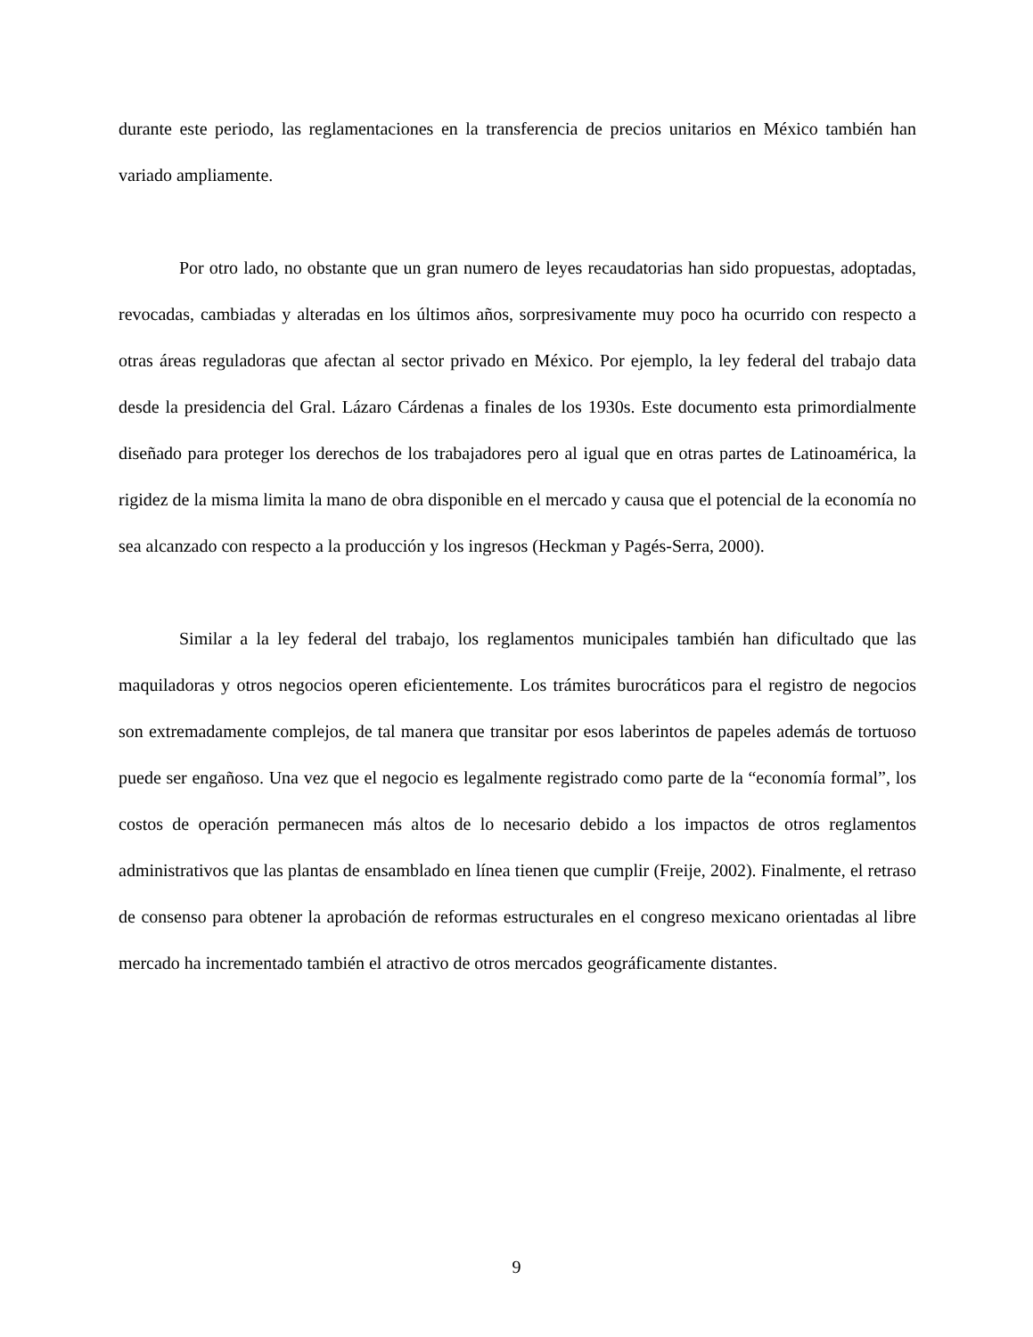durante este periodo, las reglamentaciones en la transferencia de precios unitarios en México también han variado ampliamente.
Por otro lado, no obstante que un gran numero de leyes recaudatorias han sido propuestas, adoptadas, revocadas, cambiadas y alteradas en los últimos años, sorpresivamente muy poco ha ocurrido con respecto a otras áreas reguladoras que afectan al sector privado en México. Por ejemplo, la ley federal del trabajo data desde la presidencia del Gral. Lázaro Cárdenas a finales de los 1930s. Este documento esta primordialmente diseñado para proteger los derechos de los trabajadores pero al igual que en otras partes de Latinoamérica, la rigidez de la misma limita la mano de obra disponible en el mercado y causa que el potencial de la economía no sea alcanzado con respecto a la producción y los ingresos (Heckman y Pagés-Serra, 2000).
Similar a la ley federal del trabajo, los reglamentos municipales también han dificultado que las maquiladoras y otros negocios operen eficientemente. Los trámites burocráticos para el registro de negocios son extremadamente complejos, de tal manera que transitar por esos laberintos de papeles además de tortuoso puede ser engañoso. Una vez que el negocio es legalmente registrado como parte de la “economía formal”, los costos de operación permanecen más altos de lo necesario debido a los impactos de otros reglamentos administrativos que las plantas de ensamblado en línea tienen que cumplir (Freije, 2002). Finalmente, el retraso de consenso para obtener la aprobación de reformas estructurales en el congreso mexicano orientadas al libre mercado ha incrementado también el atractivo de otros mercados geográficamente distantes.
9